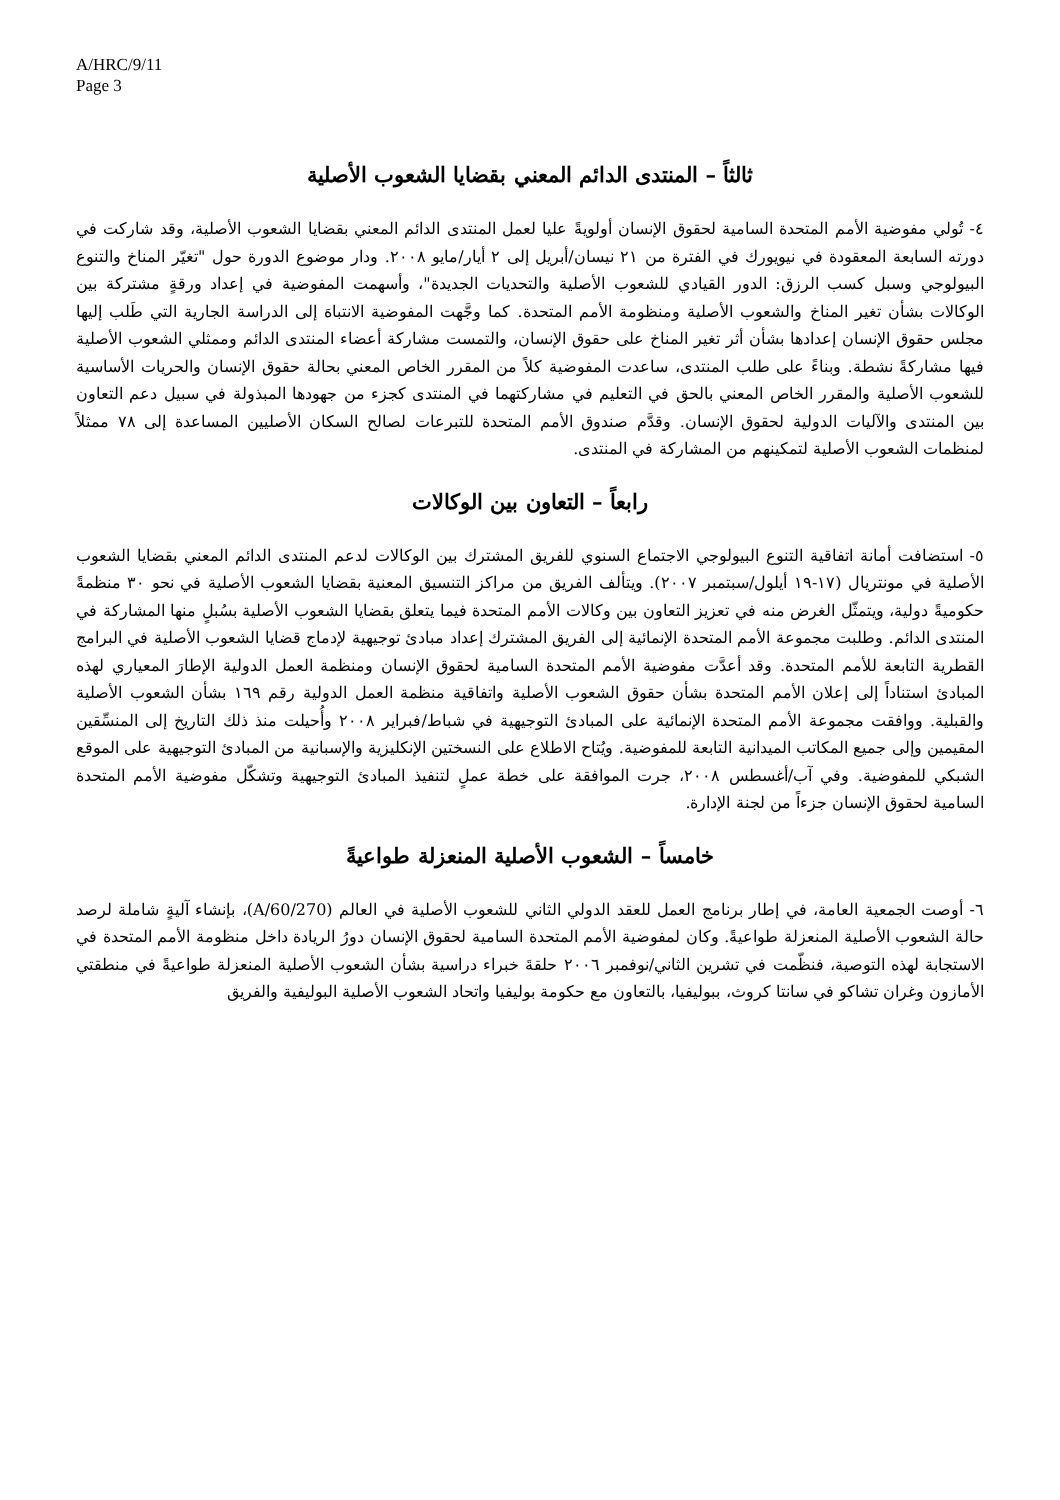A/HRC/9/11
Page 3
ثالثاً – المنتدى الدائم المعني بقضايا الشعوب الأصلية
٤- تُولي مفوضية الأمم المتحدة السامية لحقوق الإنسان أولويةً عليا لعمل المنتدى الدائم المعني بقضايا الشعوب الأصلية، وقد شاركت في دورته السابعة المعقودة في نيويورك في الفترة من ٢١ نيسان/أبريل إلى ٢ أيار/مايو ٢٠٠٨. ودار موضوع الدورة حول "تغيّر المناخ والتنوع البيولوجي وسبل كسب الرزق: الدور القيادي للشعوب الأصلية والتحديات الجديدة"، وأسهمت المفوضية في إعداد ورقةٍ مشتركة بين الوكالات بشأن تغير المناخ والشعوب الأصلية ومنظومة الأمم المتحدة. كما وجَّهت المفوضية الانتباهَ إلى الدراسة الجارية التي طَلب إليها مجلس حقوق الإنسان إعدادها بشأن أثر تغير المناخ على حقوق الإنسان، والتمست مشاركة أعضاء المنتدى الدائم وممثلي الشعوب الأصلية فيها مشاركةً نشطة. وبناءً على طلب المنتدى، ساعدت المفوضية كلاً من المقرر الخاص المعني بحالة حقوق الإنسان والحريات الأساسية للشعوب الأصلية والمقرر الخاص المعني بالحق في التعليم في مشاركتهما في المنتدى كجزء من جهودها المبذولة في سبيل دعم التعاون بين المنتدى والآليات الدولية لحقوق الإنسان. وقدَّم صندوق الأمم المتحدة للتبرعات لصالح السكان الأصليين المساعدة إلى ٧٨ ممثلاً لمنظمات الشعوب الأصلية لتمكينهم من المشاركة في المنتدى.
رابعاً – التعاون بين الوكالات
٥- استضافت أمانة اتفاقية التنوع البيولوجي الاجتماع السنوي للفريق المشترك بين الوكالات لدعم المنتدى الدائم المعني بقضايا الشعوب الأصلية في مونتريال (١٧-١٩ أيلول/سبتمبر ٢٠٠٧). ويتألف الفريق من مراكز التنسيق المعنية بقضايا الشعوب الأصلية في نحو ٣٠ منظمةً حكوميةً دولية، ويتمثّل الغرض منه في تعزيز التعاون بين وكالات الأمم المتحدة فيما يتعلق بقضايا الشعوب الأصلية بسُبلٍ منها المشاركة في المنتدى الدائم. وطلبت مجموعة الأمم المتحدة الإنمائية إلى الفريق المشترك إعداد مبادئ توجيهية لإدماج قضايا الشعوب الأصلية في البرامج القطرية التابعة للأمم المتحدة. وقد أعدَّت مفوضية الأمم المتحدة السامية لحقوق الإنسان ومنظمة العمل الدولية الإطارَ المعياري لهذه المبادئ استناداً إلى إعلان الأمم المتحدة بشأن حقوق الشعوب الأصلية واتفاقية منظمة العمل الدولية رقم ١٦٩ بشأن الشعوب الأصلية والقبلية. ووافقت مجموعة الأمم المتحدة الإنمائية على المبادئ التوجيهية في شباط/فبراير ٢٠٠٨ وأُحيلت منذ ذلك التاريخ إلى المنسِّقين المقيمين وإلى جميع المكاتب الميدانية التابعة للمفوضية. ويُتاح الاطلاع على النسختين الإنكليزية والإسبانية من المبادئ التوجيهية على الموقع الشبكي للمفوضية. وفي آب/أغسطس ٢٠٠٨، جرت الموافقة على خطة عملٍ لتنفيذ المبادئ التوجيهية وتشكّل مفوضية الأمم المتحدة السامية لحقوق الإنسان جزءاً من لجنة الإدارة.
خامساً – الشعوب الأصلية المنعزلة طواعيةً
٦- أوصت الجمعية العامة، في إطار برنامج العمل للعقد الدولي الثاني للشعوب الأصلية في العالم (A/60/270)، بإنشاء آليةٍ شاملة لرصد حالة الشعوب الأصلية المنعزلة طواعيةً. وكان لمفوضية الأمم المتحدة السامية لحقوق الإنسان دورُ الريادة داخل منظومة الأمم المتحدة في الاستجابة لهذه التوصية، فنظّمت في تشرين الثاني/نوفمبر ٢٠٠٦ حلقةَ خبراء دراسية بشأن الشعوب الأصلية المنعزلة طواعيةً في منطقتي الأمازون وغران تشاكو في سانتا كروث، ببوليفيا، بالتعاون مع حكومة بوليفيا واتحاد الشعوب الأصلية البوليفية والفريق